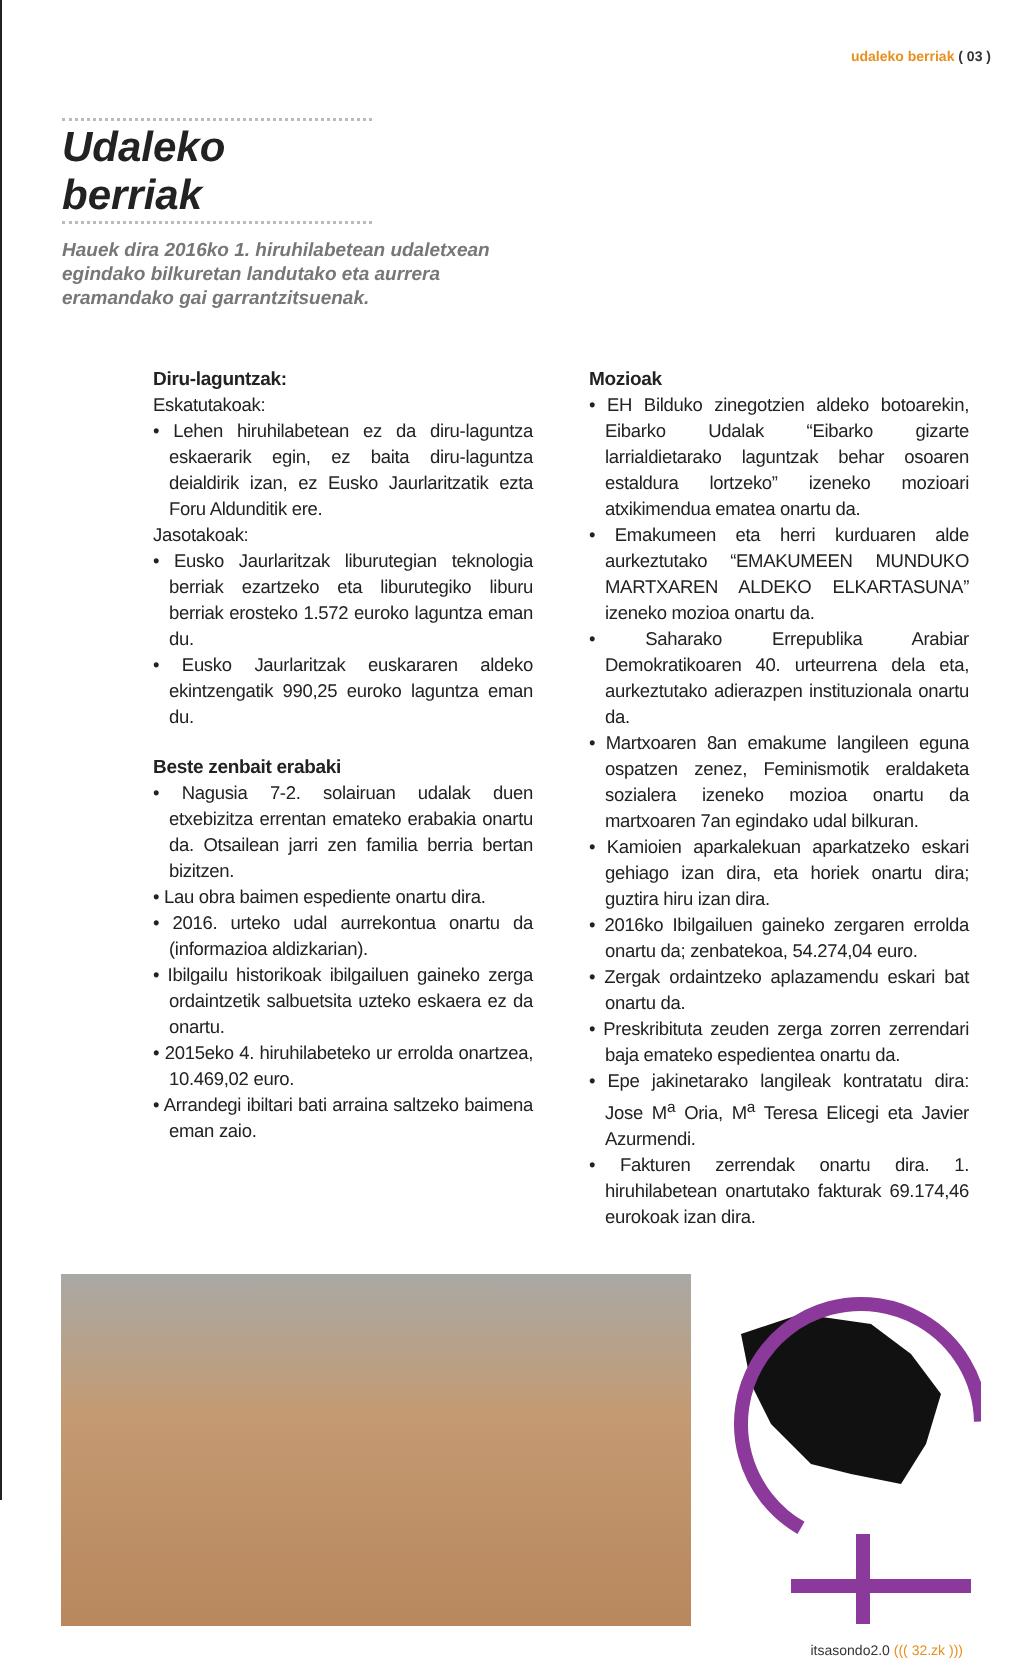udaleko berriak ( 03 )
Udaleko berriak
Hauek dira 2016ko 1. hiruhilabetean udaletxean egindako bilkuretan landutako eta aurrera eramandako gai garrantzitsuenak.
Diru-laguntzak:
Eskatutakoak:
• Lehen hiruhilabetean ez da diru-laguntza eskaerarik egin, ez baita diru-laguntza deialdirik izan, ez Eusko Jaurlaritzatik ezta Foru Aldunditik ere.
Jasotakoak:
• Eusko Jaurlaritzak liburutegian teknologia berriak ezartzeko eta liburutegiko liburu berriak erosteko 1.572 euroko laguntza eman du.
• Eusko Jaurlaritzak euskararen aldeko ekintzengatik 990,25 euroko laguntza eman du.
Beste zenbait erabaki
• Nagusia 7-2. solairuan udalak duen etxebizitza errentan emateko erabakia onartu da. Otsailean jarri zen familia berria bertan bizitzen.
• Lau obra baimen espediente onartu dira.
• 2016. urteko udal aurrekontua onartu da (informazioa aldizkarian).
• Ibilgailu historikoak ibilgailuen gaineko zerga ordaintzetik salbuetsita uzteko eskaera ez da onartu.
• 2015eko 4. hiruhilabeteko ur errolda onartzea, 10.469,02 euro.
• Arrandegi ibiltari bati arraina saltzeko baimena eman zaio.
Mozioak
• EH Bilduko zinegotzien aldeko botoarekin, Eibarko Udalak “Eibarko gizarte larrialdietarako laguntzak behar osoaren estaldura lortzeko” izeneko mozioari atxikimendua ematea onartu da.
• Emakumeen eta herri kurduaren alde aurkeztutako “EMAKUMEEN MUNDUKO MARTXAREN ALDEKO ELKARTASUNA” izeneko mozioa onartu da.
• Saharako Errepublika Arabiar Demokratikoaren 40. urteurrena dela eta, aurkeztutako adierazpen instituzionala onartu da.
• Martxoaren 8an emakume langileen eguna ospatzen zenez, Feminismotik eraldaketa sozialera izeneko mozioa onartu da martxoaren 7an egindako udal bilkuran.
• Kamioien aparkalekuan aparkatzeko eskari gehiago izan dira, eta horiek onartu dira; guztira hiru izan dira.
• 2016ko Ibilgailuen gaineko zergaren errolda onartu da; zenbatekoa, 54.274,04 euro.
• Zergak ordaintzeko aplazamendu eskari bat onartu da.
• Preskribituta zeuden zerga zorren zerrendari baja emateko espedientea onartu da.
• Epe jakinetarako langileak kontratatu dira: Jose M<sup>a</sup> Oria, M<sup>a</sup> Teresa Elicegi eta Javier Azurmendi.
• Fakturen zerrendak onartu dira. 1. hiruhilabetean onartutako fakturak 69.174,46 eurokoak izan dira.
itsasondo2.0 ((( 32.zk )))